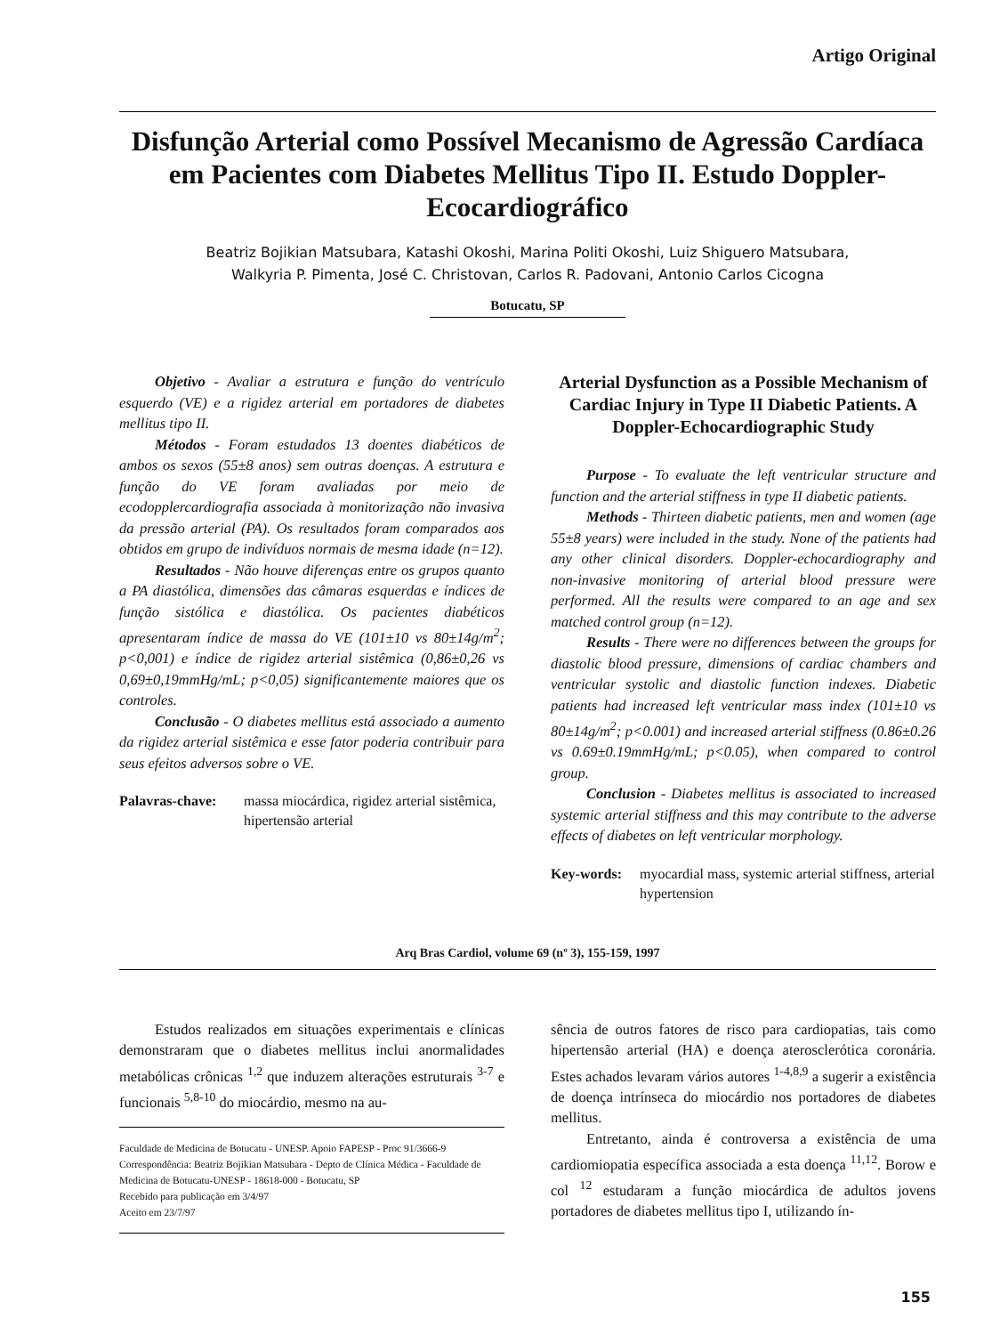Artigo Original
Disfunção Arterial como Possível Mecanismo de Agressão Cardíaca em Pacientes com Diabetes Mellitus Tipo II. Estudo Doppler-Ecocardiográfico
Beatriz Bojikian Matsubara, Katashi Okoshi, Marina Politi Okoshi, Luiz Shiguero Matsubara,
Walkyria P. Pimenta, José C. Christovan, Carlos R. Padovani, Antonio Carlos Cicogna
Botucatu, SP
Objetivo - Avaliar a estrutura e função do ventrículo esquerdo (VE) e a rigidez arterial em portadores de diabetes mellitus tipo II.
Métodos - Foram estudados 13 doentes diabéticos de ambos os sexos (55±8 anos) sem outras doenças. A estrutura e função do VE foram avaliadas por meio de ecodopplercardiografia associada à monitorização não invasiva da pressão arterial (PA). Os resultados foram comparados aos obtidos em grupo de indivíduos normais de mesma idade (n=12).
Resultados - Não houve diferenças entre os grupos quanto a PA diastólica, dimensões das câmaras esquerdas e índices de função sistólica e diastólica. Os pacientes diabéticos apresentaram índice de massa do VE (101±10 vs 80±14g/m<sup>2</sup>; p<0,001) e índice de rigidez arterial sistêmica (0,86±0,26 vs 0,69±0,19mmHg/mL; p<0,05) significantemente maiores que os controles.
Conclusão - O diabetes mellitus está associado a aumento da rigidez arterial sistêmica e esse fator poderia contribuir para seus efeitos adversos sobre o VE.
Palavras-chave: massa miocárdica, rigidez arterial sistêmica, hipertensão arterial
Arterial Dysfunction as a Possible Mechanism of Cardiac Injury in Type II Diabetic Patients. A Doppler-Echocardiographic Study
Purpose - To evaluate the left ventricular structure and function and the arterial stiffness in type II diabetic patients.
Methods - Thirteen diabetic patients, men and women (age 55±8 years) were included in the study. None of the patients had any other clinical disorders. Doppler-echocardiography and non-invasive monitoring of arterial blood pressure were performed. All the results were compared to an age and sex matched control group (n=12).
Results - There were no differences between the groups for diastolic blood pressure, dimensions of cardiac chambers and ventricular systolic and diastolic function indexes. Diabetic patients had increased left ventricular mass index (101±10 vs 80±14g/m<sup>2</sup>; p<0.001) and increased arterial stiffness (0.86±0.26 vs 0.69±0.19mmHg/mL; p<0.05), when compared to control group.
Conclusion - Diabetes mellitus is associated to increased systemic arterial stiffness and this may contribute to the adverse effects of diabetes on left ventricular morphology.
Key-words: myocardial mass, systemic arterial stiffness, arterial hypertension
Arq Bras Cardiol, volume 69 (nº 3), 155-159, 1997
Estudos realizados em situações experimentais e clínicas demonstraram que o diabetes mellitus inclui anormalidades metabólicas crônicas <sup>1,2</sup> que induzem alterações estruturais <sup>3-7</sup> e funcionais <sup>5,8-10</sup> do miocárdio, mesmo na au-
Faculdade de Medicina de Botucatu - UNESP. Apoio FAPESP - Proc 91/3666-9
Correspondência: Beatriz Bojikian Matsubara - Depto de Clínica Médica - Faculdade de Medicina de Botucatu-UNESP - 18618-000 - Botucatu, SP
Recebido para publicação em 3/4/97
Aceito em 23/7/97
sência de outros fatores de risco para cardiopatias, tais como hipertensão arterial (HA) e doença aterosclerótica coronária. Estes achados levaram vários autores <sup>1-4,8,9</sup> a sugerir a existência de doença intrínseca do miocárdio nos portadores de diabetes mellitus.
Entretanto, ainda é controversa a existência de uma cardiomiopatia específica associada a esta doença <sup>11,12</sup>. Borow e col <sup>12</sup> estudaram a função miocárdica de adultos jovens portadores de diabetes mellitus tipo I, utilizando ín-
155